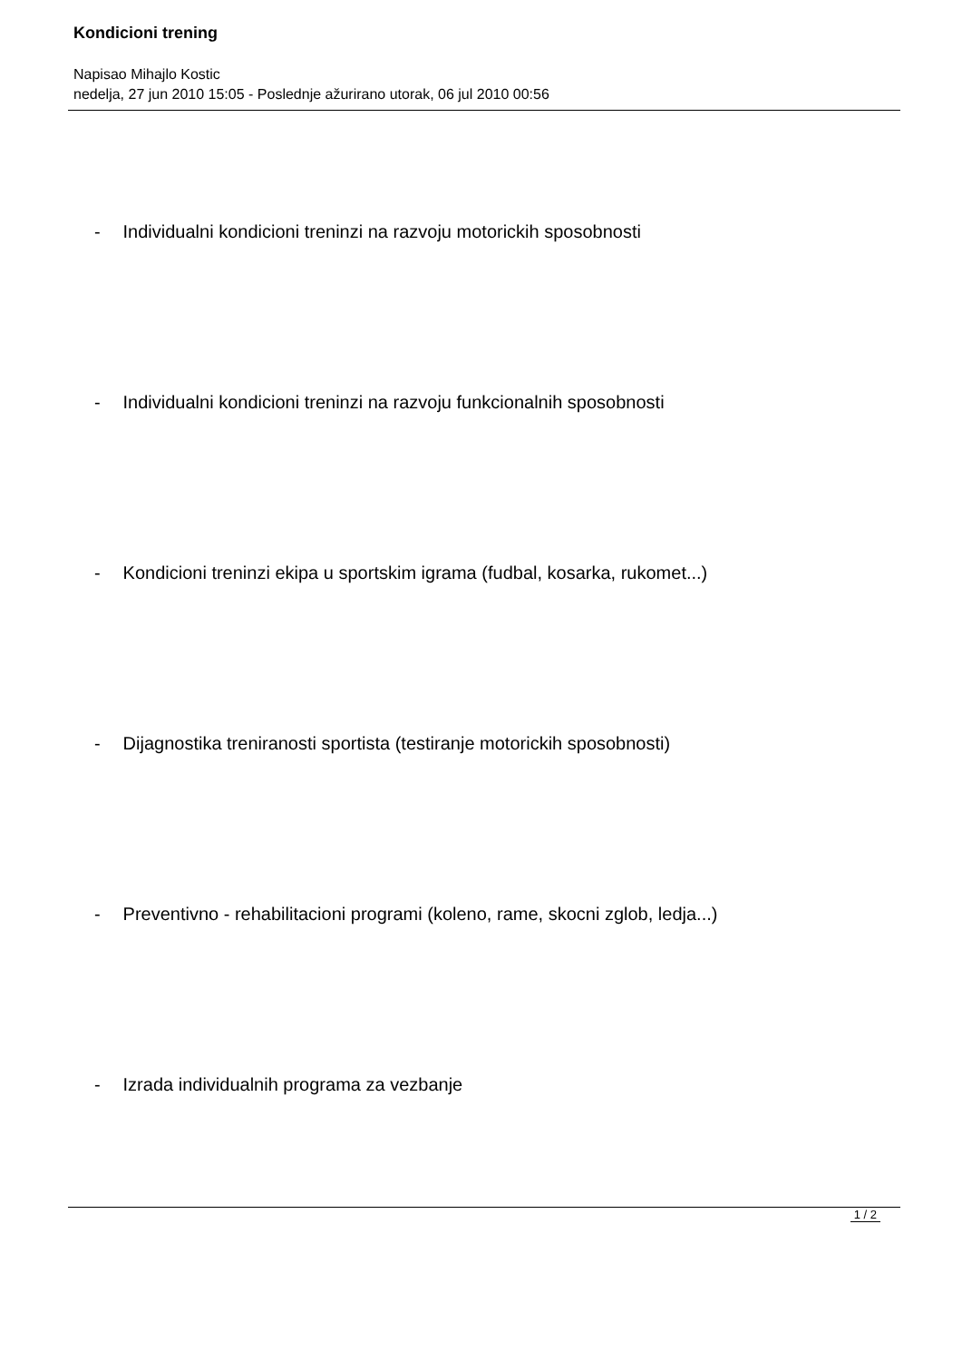Kondicioni trening
Napisao Mihajlo Kostic
nedelja, 27 jun 2010 15:05 - Poslednje ažurirano utorak, 06 jul 2010 00:56
- Individualni kondicioni treninzi na razvoju motorickih sposobnosti
- Individualni kondicioni treninzi na razvoju funkcionalnih sposobnosti
- Kondicioni treninzi ekipa u sportskim igrama (fudbal, kosarka, rukomet...)
- Dijagnostika treniranosti sportista (testiranje motorickih sposobnosti)
- Preventivno - rehabilitacioni programi (koleno, rame, skocni zglob, ledja...)
- Izrada individualnih programa za vezbanje
1 / 2